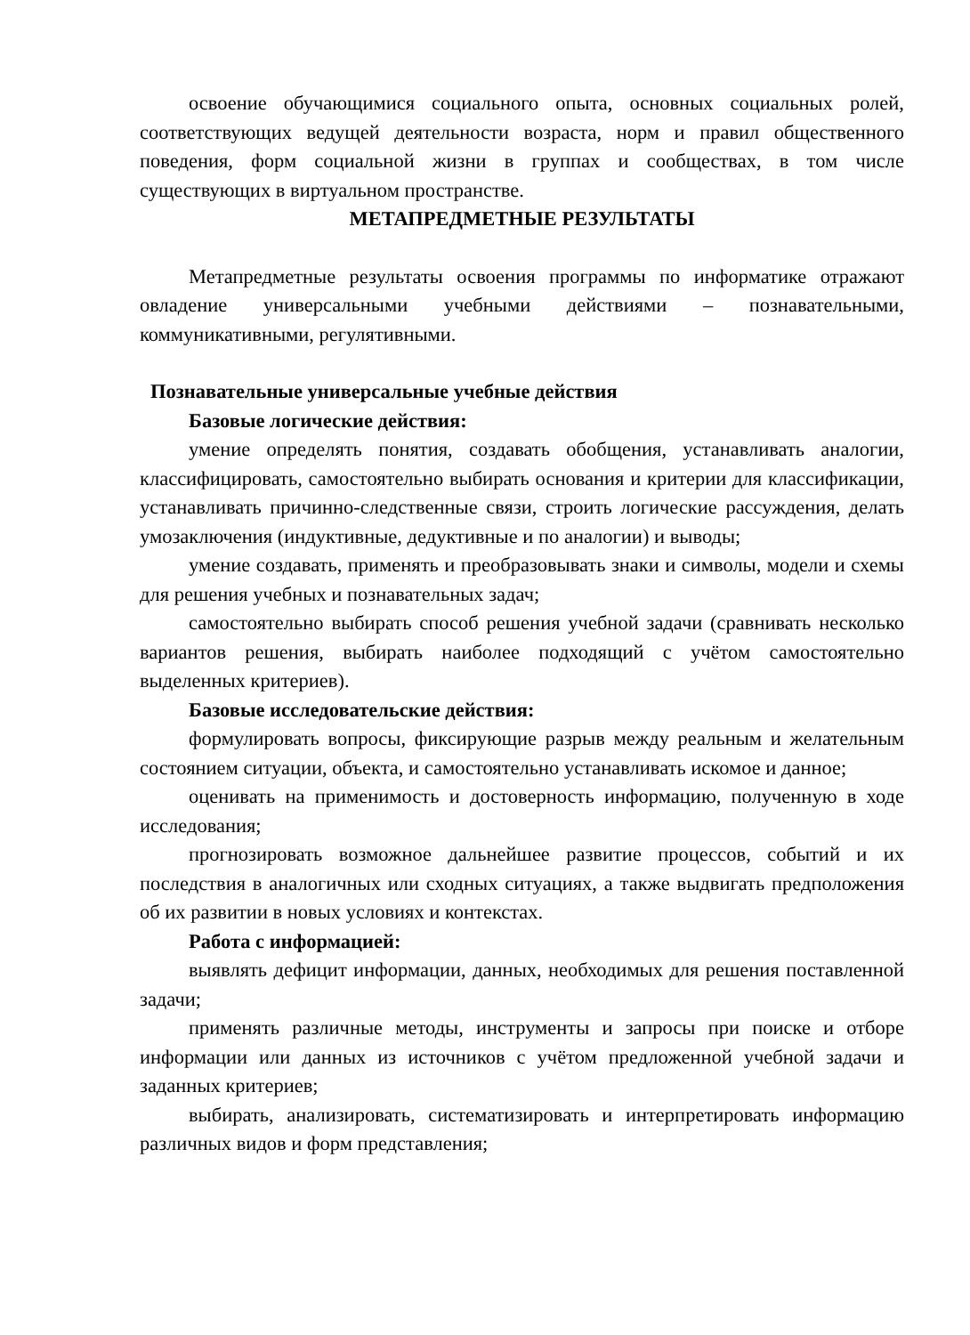освоение обучающимися социального опыта, основных социальных ролей, соответствующих ведущей деятельности возраста, норм и правил общественного поведения, форм социальной жизни в группах и сообществах, в том числе существующих в виртуальном пространстве.
МЕТАПРЕДМЕТНЫЕ РЕЗУЛЬТАТЫ
Метапредметные результаты освоения программы по информатике отражают овладение универсальными учебными действиями – познавательными, коммуникативными, регулятивными.
Познавательные универсальные учебные действия
Базовые логические действия:
умение определять понятия, создавать обобщения, устанавливать аналогии, классифицировать, самостоятельно выбирать основания и критерии для классификации, устанавливать причинно-следственные связи, строить логические рассуждения, делать умозаключения (индуктивные, дедуктивные и по аналогии) и выводы;
умение создавать, применять и преобразовывать знаки и символы, модели и схемы для решения учебных и познавательных задач;
самостоятельно выбирать способ решения учебной задачи (сравнивать несколько вариантов решения, выбирать наиболее подходящий с учётом самостоятельно выделенных критериев).
Базовые исследовательские действия:
формулировать вопросы, фиксирующие разрыв между реальным и желательным состоянием ситуации, объекта, и самостоятельно устанавливать искомое и данное;
оценивать на применимость и достоверность информацию, полученную в ходе исследования;
прогнозировать возможное дальнейшее развитие процессов, событий и их последствия в аналогичных или сходных ситуациях, а также выдвигать предположения об их развитии в новых условиях и контекстах.
Работа с информацией:
выявлять дефицит информации, данных, необходимых для решения поставленной задачи;
применять различные методы, инструменты и запросы при поиске и отборе информации или данных из источников с учётом предложенной учебной задачи и заданных критериев;
выбирать, анализировать, систематизировать и интерпретировать информацию различных видов и форм представления;